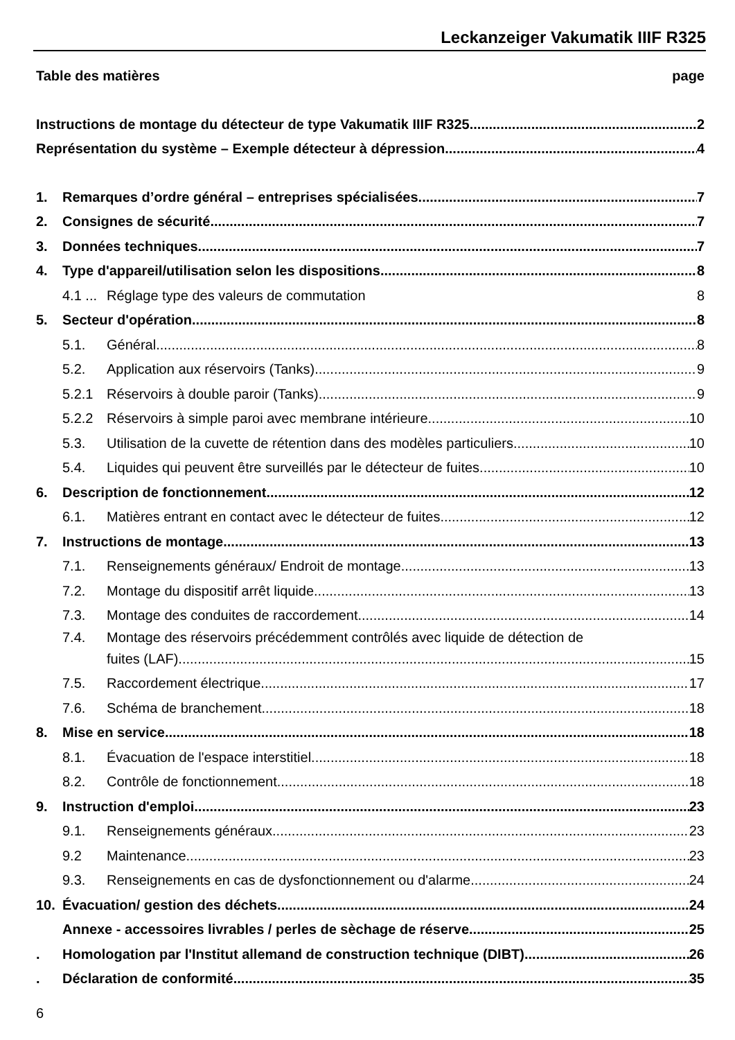Leckanzeiger Vakumatik IIIF R325
Table des matières page
Instructions de montage du détecteur de type Vakumatik IIIF R325 2
Représentation du système – Exemple détecteur à dépression 4
1. Remarques d’ordre général – entreprises spécialisées 7
2. Consignes de sécurité 7
3. Données techniques 7
4. Type d'appareil/utilisation selon les dispositions 8
4.1 ... Réglage type des valeurs de commutation 8
5. Secteur d'opération 8
5.1. Général 8
5.2. Application aux réservoirs (Tanks) 9
5.2.1 Réservoirs à double paroir (Tanks) 9
5.2.2 Réservoirs à simple paroi avec membrane intérieure 10
5.3. Utilisation de la cuvette de rétention dans des modèles particuliers 10
5.4. Liquides qui peuvent être surveillés par le détecteur de fuites 10
6. Description de fonctionnement 12
6.1. Matières entrant en contact avec le détecteur de fuites 12
7. Instructions de montage 13
7.1. Renseignements généraux/ Endroit de montage 13
7.2. Montage du dispositif arrêt liquide 13
7.3. Montage des conduites de raccordement 14
7.4. Montage des réservoirs précédemment contrôlés avec liquide de détection de
fuites (LAF). 15
7.5. Raccordement électrique 17
7.6. Schéma de branchement 18
8. Mise en service 18
8.1. Évacuation de l'espace interstitiel 18
8.2. Contrôle de fonctionnement 18
9. Instruction d'emploi 23
9.1. Renseignements généraux 23
9.2 Maintenance 23
9.3. Renseignements en cas de dysfonctionnement ou d'alarme 24
10. Évacuation/ gestion des déchets 24
Annexe - accessoires livrables / perles de sèchage de réserve 25
. Homologation par l'Institut allemand de construction technique (DIBT) 26
. Déclaration de conformité 35
6